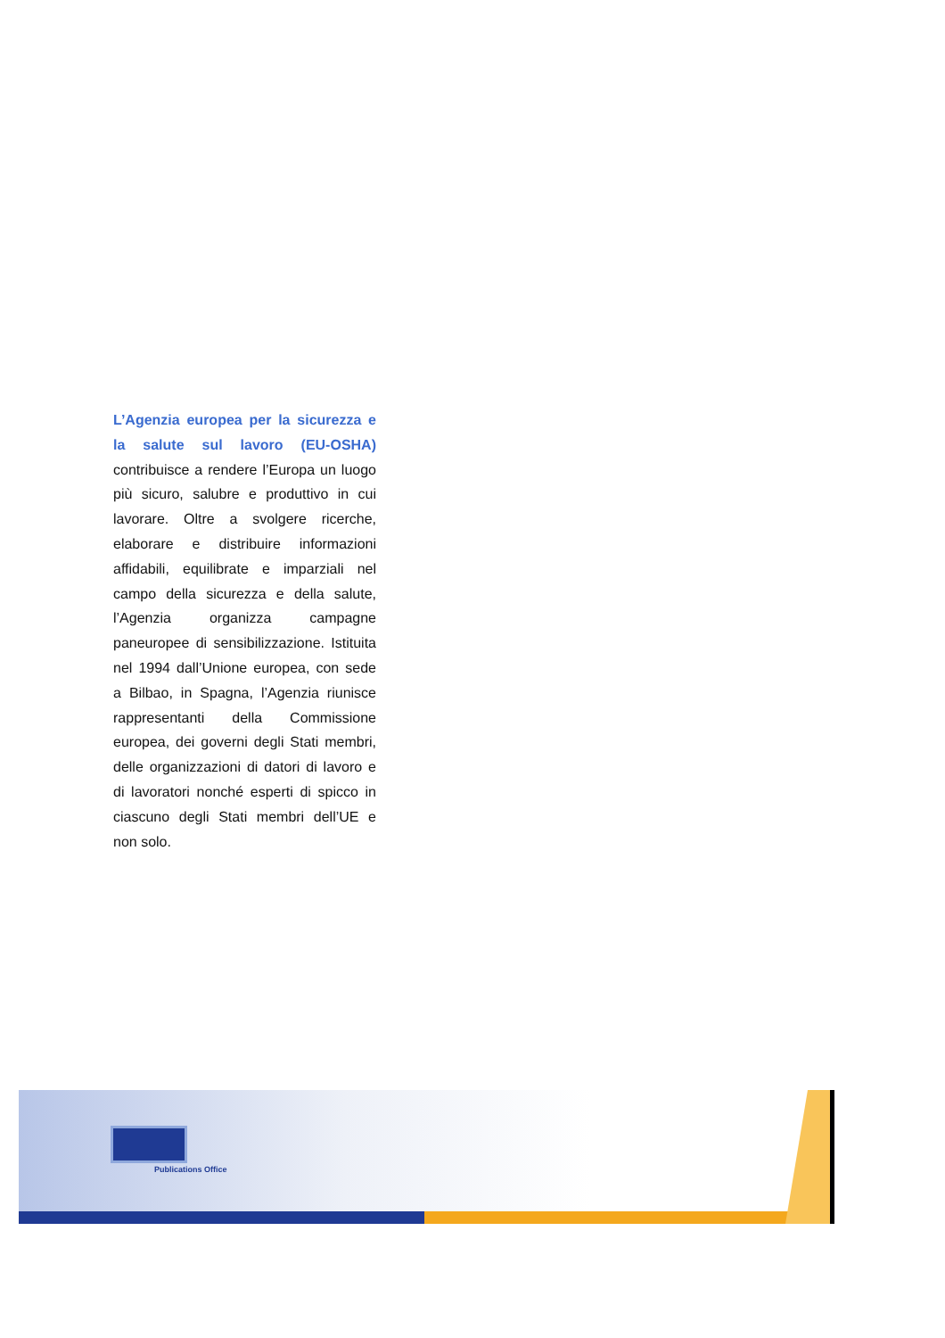L’Agenzia europea per la sicurezza e la salute sul lavoro (EU-OSHA) contribuisce a rendere l’Europa un luogo più sicuro, salubre e produttivo in cui lavorare. Oltre a svolgere ricerche, elaborare e distribuire informazioni affidabili, equilibrate e imparziali nel campo della sicurezza e della salute, l’Agenzia organizza campagne paneuropee di sensibilizzazione. Istituita nel 1994 dall’Unione europea, con sede a Bilbao, in Spagna, l’Agenzia riunisce rappresentanti della Commissione europea, dei governi degli Stati membri, delle organizzazioni di datori di lavoro e di lavoratori nonché esperti di spicco in ciascuno degli Stati membri dell’UE e non solo.
Publications Office